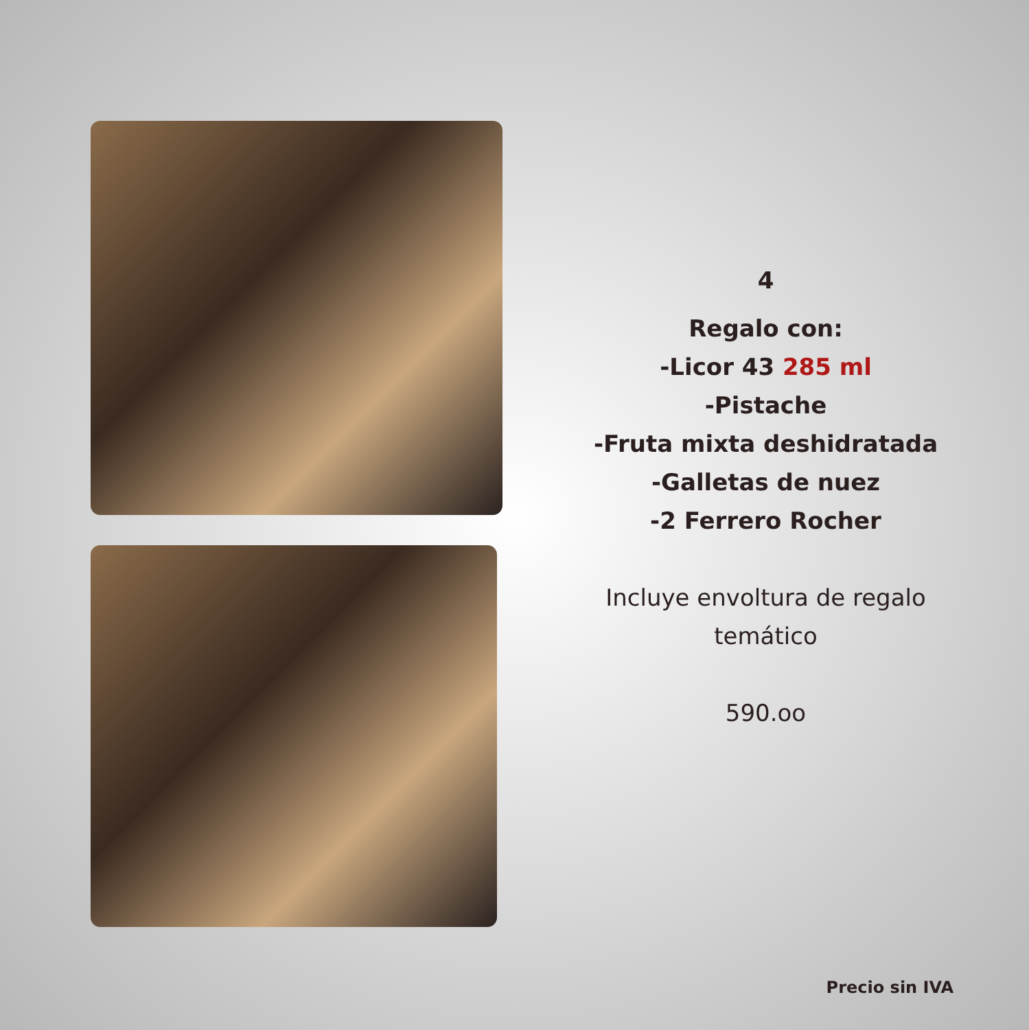4
Regalo con:
-Licor 43 285 ml
-Pistache
-Fruta mixta deshidratada
-Galletas de nuez
-2 Ferrero Rocher
Incluye envoltura de regalo
temático
590.oo
Precio sin IVA